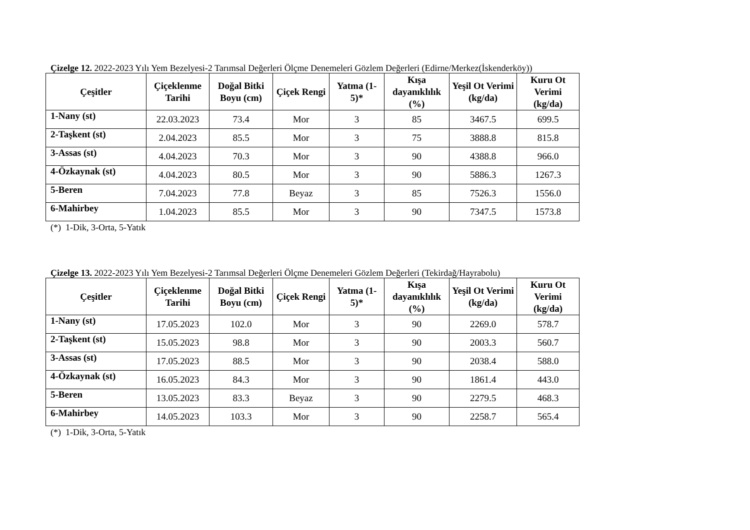Çizelge 12. 2022-2023 Yılı Yem Bezelyesi-2 Tarımsal Değerleri Ölçme Denemeleri Gözlem Değerleri (Edirne/Merkez(İskenderköy))
| Çeşitler | Çiçeklenme Tarihi | Doğal Bitki Boyu (cm) | Çiçek Rengi | Yatma (1-5)* | Kışa dayanıklılık (%) | Yeşil Ot Verimi (kg/da) | Kuru Ot Verimi (kg/da) |
| --- | --- | --- | --- | --- | --- | --- | --- |
| 1-Nany (st) | 22.03.2023 | 73.4 | Mor | 3 | 85 | 3467.5 | 699.5 |
| 2-Taşkent (st) | 2.04.2023 | 85.5 | Mor | 3 | 75 | 3888.8 | 815.8 |
| 3-Assas (st) | 4.04.2023 | 70.3 | Mor | 3 | 90 | 4388.8 | 966.0 |
| 4-Özkaynak (st) | 4.04.2023 | 80.5 | Mor | 3 | 90 | 5886.3 | 1267.3 |
| 5-Beren | 7.04.2023 | 77.8 | Beyaz | 3 | 85 | 7526.3 | 1556.0 |
| 6-Mahirbey | 1.04.2023 | 85.5 | Mor | 3 | 90 | 7347.5 | 1573.8 |
(*) 1-Dik, 3-Orta, 5-Yatık
Çizelge 13. 2022-2023 Yılı Yem Bezelyesi-2 Tarımsal Değerleri Ölçme Denemeleri Gözlem Değerleri (Tekirdağ/Hayrabolu)
| Çeşitler | Çiçeklenme Tarihi | Doğal Bitki Boyu (cm) | Çiçek Rengi | Yatma (1-5)* | Kışa dayanıklılık (%) | Yeşil Ot Verimi (kg/da) | Kuru Ot Verimi (kg/da) |
| --- | --- | --- | --- | --- | --- | --- | --- |
| 1-Nany (st) | 17.05.2023 | 102.0 | Mor | 3 | 90 | 2269.0 | 578.7 |
| 2-Taşkent (st) | 15.05.2023 | 98.8 | Mor | 3 | 90 | 2003.3 | 560.7 |
| 3-Assas (st) | 17.05.2023 | 88.5 | Mor | 3 | 90 | 2038.4 | 588.0 |
| 4-Özkaynak (st) | 16.05.2023 | 84.3 | Mor | 3 | 90 | 1861.4 | 443.0 |
| 5-Beren | 13.05.2023 | 83.3 | Beyaz | 3 | 90 | 2279.5 | 468.3 |
| 6-Mahirbey | 14.05.2023 | 103.3 | Mor | 3 | 90 | 2258.7 | 565.4 |
(*) 1-Dik, 3-Orta, 5-Yatık